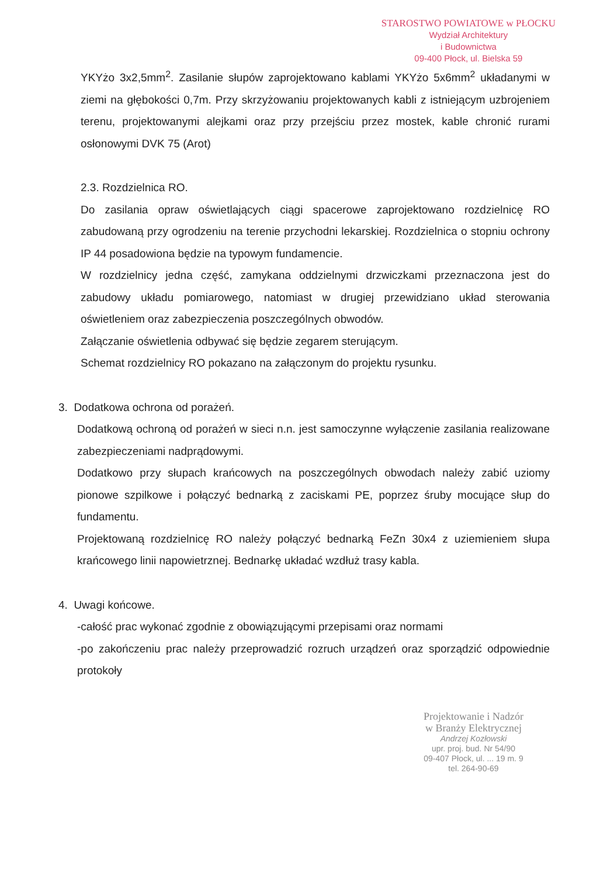STAROSTWO POWIATOWE w PŁOCKU
Wydział Architektury
i Budownictwa
09-400 Płock, ul. Bielska 59
YKYżo 3x2,5mm<sup>2</sup>. Zasilanie słupów zaprojektowano kablami YKYżo 5x6mm<sup>2</sup> układanymi w ziemi na głębokości 0,7m. Przy skrzyżowaniu projektowanych kabli z istniejącym uzbrojeniem terenu, projektowanymi alejkami oraz przy przejściu przez mostek, kable chronić rurami osłonowymi DVK 75 (Arot)
2.3. Rozdzielnica RO.
Do zasilania opraw oświetlających ciągi spacerowe zaprojektowano rozdzielnicę RO zabudowaną przy ogrodzeniu na terenie przychodni lekarskiej. Rozdzielnica o stopniu ochrony IP 44 posadowiona będzie na typowym fundamencie.
W rozdzielnicy jedna część, zamykana oddzielnymi drzwiczkami przeznaczona jest do zabudowy układu pomiarowego, natomiast w drugiej przewidziano układ sterowania oświetleniem oraz zabezpieczenia poszczególnych obwodów.
Załączanie oświetlenia odbywać się będzie zegarem sterującym.
Schemat rozdzielnicy RO pokazano na załączonym do projektu rysunku.
3. Dodatkowa ochrona od porażeń.
Dodatkową ochroną od porażeń w sieci n.n. jest samoczynne wyłączenie zasilania realizowane zabezpieczeniami nadprądowymi.
Dodatkowo przy słupach krańcowych na poszczególnych obwodach należy zabić uziomy pionowe szpilkowe i połączyć bednarką z zaciskami PE, poprzez śruby mocujące słup do fundamentu.
Projektowaną rozdzielnicę RO należy połączyć bednarką FeZn 30x4 z uziemieniem słupa krańcowego linii napowietrznej. Bednarkę układać wzdłuż trasy kabla.
4. Uwagi końcowe.
-całość prac wykonać zgodnie z obowiązującymi przepisami oraz normami
-po zakończeniu prac należy przeprowadzić rozruch urządzeń oraz sporządzić odpowiednie protokoły
Projektowanie i Nadzór
w Branży Elektrycznej
Andrzej Kozłowski
upr. proj. bud. Nr 54/90
09-407 Płock, ul. ... 19 m. 9
tel. 264-90-69